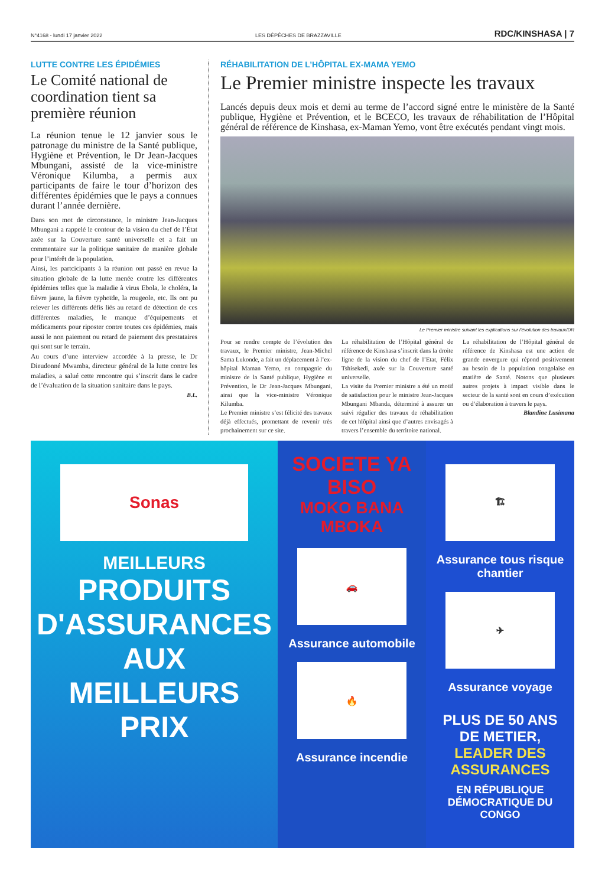N°4168 - lundi 17 janvier 2022 LES DÉPÊCHES DE BRAZZAVILLE RDC/KINSHASA | 7
LUTTE CONTRE LES ÉPIDÉMIES
Le Comité national de coordination tient sa première réunion
La réunion tenue le 12 janvier sous le patronage du ministre de la Santé publique, Hygiène et Prévention, le Dr Jean-Jacques Mbungani, assisté de la vice-ministre Véronique Kilumba, a permis aux participants de faire le tour d’horizon des différentes épidémies que le pays a connues durant l’année dernière.
Dans son mot de circonstance, le ministre Jean-Jacques Mbungani a rappelé le contour de la vision du chef de l’État axée sur la Couverture santé universelle et a fait un commentaire sur la politique sanitaire de manière globale pour l’intérêt de la population.
Ainsi, les partcicipants à la réunion ont passé en revue la situation globale de la lutte menée contre les différentes épidémies telles que la maladie à virus Ebola, le choléra, la fièvre jaune, la fièvre typhoïde, la rougeole, etc. Ils ont pu relever les différents défis liés au retard de détection de ces différentes maladies, le manque d’équipements et médicaments pour riposter contre toutes ces épidémies, mais aussi le non paiement ou retard de paiement des prestataires qui sont sur le terrain.
Au cours d’une interview accordée à la presse, le Dr Dieudonné Mwamba, directeur général de la lutte contre les maladies, a salué cette rencontre qui s’inscrit dans le cadre de l’évaluation de la situation sanitaire dans le pays.
B.L.
RÉHABILITATION DE L’HÔPITAL EX-MAMA YEMO
Le Premier ministre inspecte les travaux
Lancés depuis deux mois et demi au terme de l’accord signé entre le ministère de la Santé publique, Hygiène et Prévention, et le BCECO, les travaux de réhabilitation de l’Hôpital général de référence de Kinshasa, ex-Maman Yemo, vont être exécutés pendant vingt mois.
Le Premier ministre suivant les explications sur l’évolution des travaux/DR
Pour se rendre compte de l’évolution des travaux, le Premier ministre, Jean-Michel Sama Lukonde, a fait un déplacement à l’ex-hôpital Maman Yemo, en compagnie du ministre de la Santé publique, Hygiène et Prévention, le Dr Jean-Jacques Mbungani, ainsi que la vice-ministre Véronique Kilumba.
Le Premier ministre s’est félicité des travaux déjà effectués, promettant de revenir très prochainement sur ce site.
La réhabilitation de l’Hôpital général de référence de Kinshasa s’inscrit dans la droite ligne de la vision du chef de l’Etat, Félix Tshisekedi, axée sur la Couverture santé universelle.
La visite du Premier ministre a été un motif de satisfaction pour le ministre Jean-Jacques Mbungani Mbanda, déterminé à assurer un suivi régulier des travaux de réhabilitation de cet hlôpital ainsi que d’autres envisagés à travers l’ensemble du territoire national.
La réhabilitation de l’Hôpital général de référence de Kinshasa est une action de grande envergure qui répond positivement au besoin de la population congolaise en matière de Santé. Notons que plusieurs autres projets à impact visible dans le secteur de la santé sont en cours d’exécution ou d’élaboration à travers le pays.
Blandine Lusimana
Sonas
MEILLEURS
PRODUITS D'ASSURANCES AUX MEILLEURS PRIX
SOCIETE YA BISO
MOKO BANA MBOKA
🚗
Assurance automobile
🔥
Assurance incendie
🏗
Assurance tous risque chantier
✈
Assurance voyage
PLUS DE 50 ANS DE METIER,
LEADER DES ASSURANCES
EN RÉPUBLIQUE DÉMOCRATIQUE DU CONGO